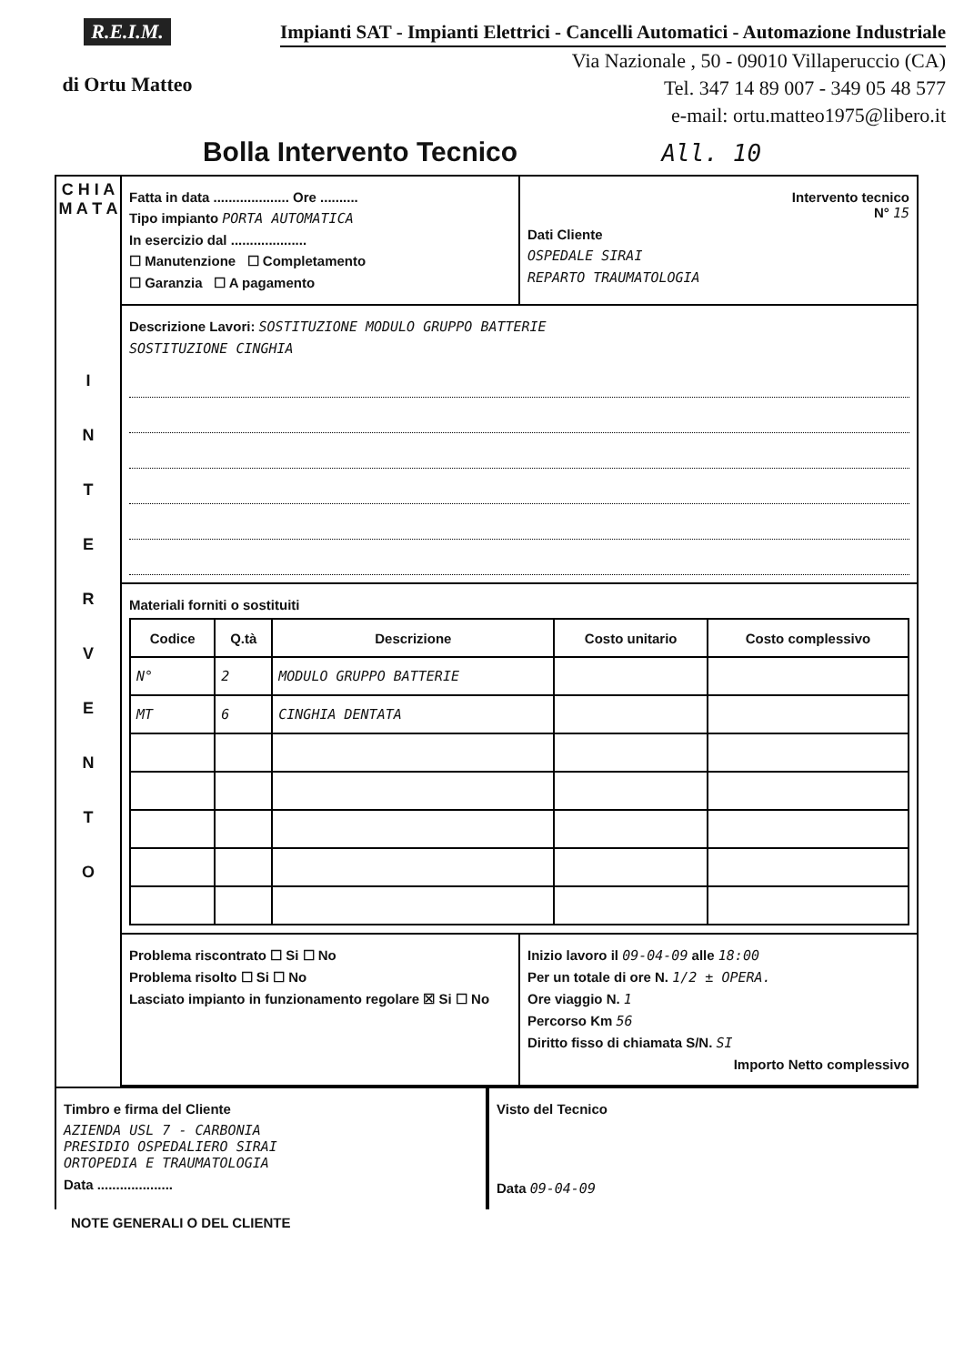R.E.I.M.
di Ortu Matteo
Impianti SAT - Impianti Elettrici - Cancelli Automatici - Automazione Industriale
Via Nazionale , 50 - 09010 Villaperuccio (CA)
Tel. 347 14 89 007 - 349 05 48 577
e-mail: ortu.matteo1975@libero.it
Bolla Intervento Tecnico All. 10
C H I A M A T A
I
N
T
E
R
V
E
N
T
O
Fatta in data .................... Ore ..........
Tipo impianto PORTA AUTOMATICA
In esercizio dal ....................
☐ Manutenzione ☐ Completamento
☐ Garanzia ☐ A pagamento
Intervento tecnico
N° 15
Dati Cliente
OSPEDALE SIRAI
REPARTO TRAUMATOLOGIA
Descrizione Lavori: SOSTITUZIONE MODULO GRUPPO BATTERIE
SOSTITUZIONE CINGHIA
Materiali forniti o sostituiti
| Codice | Q.tà | Descrizione | Costo unitario | Costo complessivo |
| --- | --- | --- | --- | --- |
| N° | 2 | MODULO GRUPPO BATTERIE | | |
| MT | 6 | CINGHIA DENTATA | | |
Problema riscontrato ☐ Si ☐ No
Problema risolto ☐ Si ☐ No
Lasciato impianto in funzionamento regolare ☒ Si ☐ No
Inizio lavoro il 09-04-09 alle 18:00
Per un totale di ore N. 1/2 ± OPERA.
Ore viaggio N. 1
Percorso Km 56
Diritto fisso di chiamata S/N. SI
Importo Netto complessivo
Timbro e firma del Cliente
AZIENDA USL 7 - CARBONIA
PRESIDIO OSPEDALIERO SIRAI
ORTOPEDIA E TRAUMATOLOGIA
Data ....................
Visto del Tecnico
Data 09-04-09
NOTE GENERALI O DEL CLIENTE